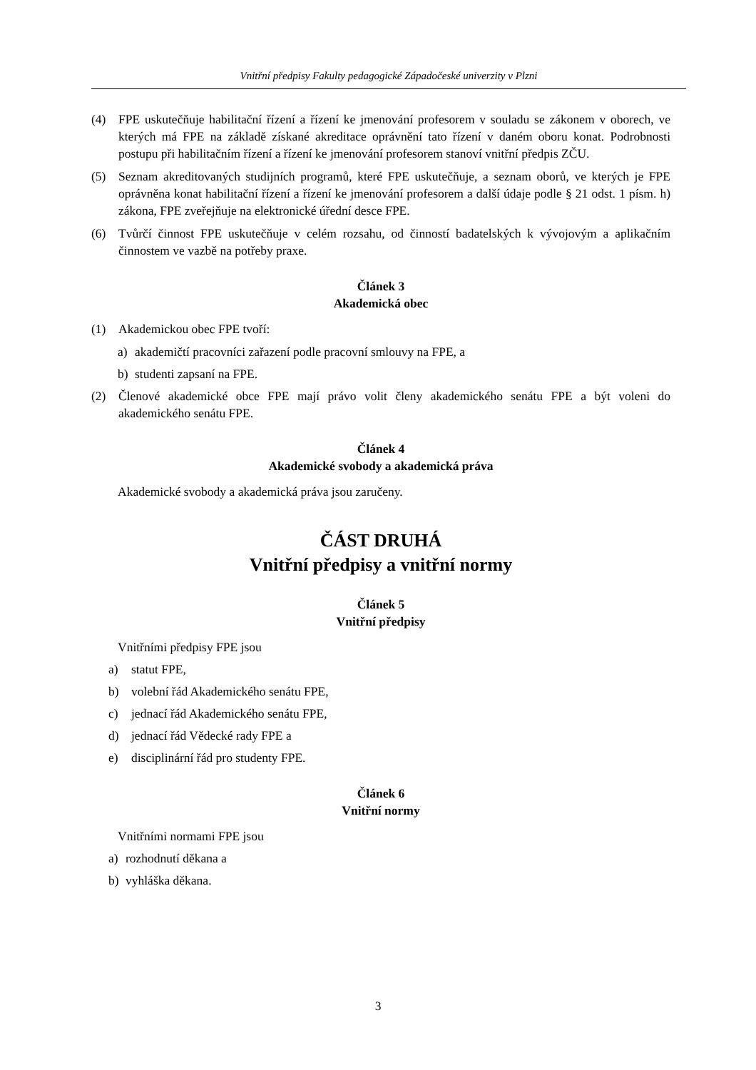Vnitřní předpisy Fakulty pedagogické Západočeské univerzity v Plzni
(4) FPE uskutečňuje habilitační řízení a řízení ke jmenování profesorem v souladu se zákonem v oborech, ve kterých má FPE na základě získané akreditace oprávnění tato řízení v daném oboru konat. Podrobnosti postupu při habilitačním řízení a řízení ke jmenování profesorem stanoví vnitřní předpis ZČU.
(5) Seznam akreditovaných studijních programů, které FPE uskutečňuje, a seznam oborů, ve kterých je FPE oprávněna konat habilitační řízení a řízení ke jmenování profesorem a další údaje podle § 21 odst. 1 písm. h) zákona, FPE zveřejňuje na elektronické úřední desce FPE.
(6) Tvůrčí činnost FPE uskutečňuje v celém rozsahu, od činností badatelských k vývojovým a aplikačním činnostem ve vazbě na potřeby praxe.
Článek 3
Akademická obec
(1) Akademickou obec FPE tvoří:
a) akademičtí pracovníci zařazení podle pracovní smlouvy na FPE, a
b) studenti zapsaní na FPE.
(2) Členové akademické obce FPE mají právo volit členy akademického senátu FPE a být voleni do akademického senátu FPE.
Článek 4
Akademické svobody a akademická práva
Akademické svobody a akademická práva jsou zaručeny.
ČÁST DRUHÁ
Vnitřní předpisy a vnitřní normy
Článek 5
Vnitřní předpisy
Vnitřními předpisy FPE jsou
a) statut FPE,
b) volební řád Akademického senátu FPE,
c) jednací řád Akademického senátu FPE,
d) jednací řád Vědecké rady FPE a
e) disciplinární řád pro studenty FPE.
Článek 6
Vnitřní normy
Vnitřními normami FPE jsou
a) rozhodnutí děkana a
b) vyhláška děkana.
3